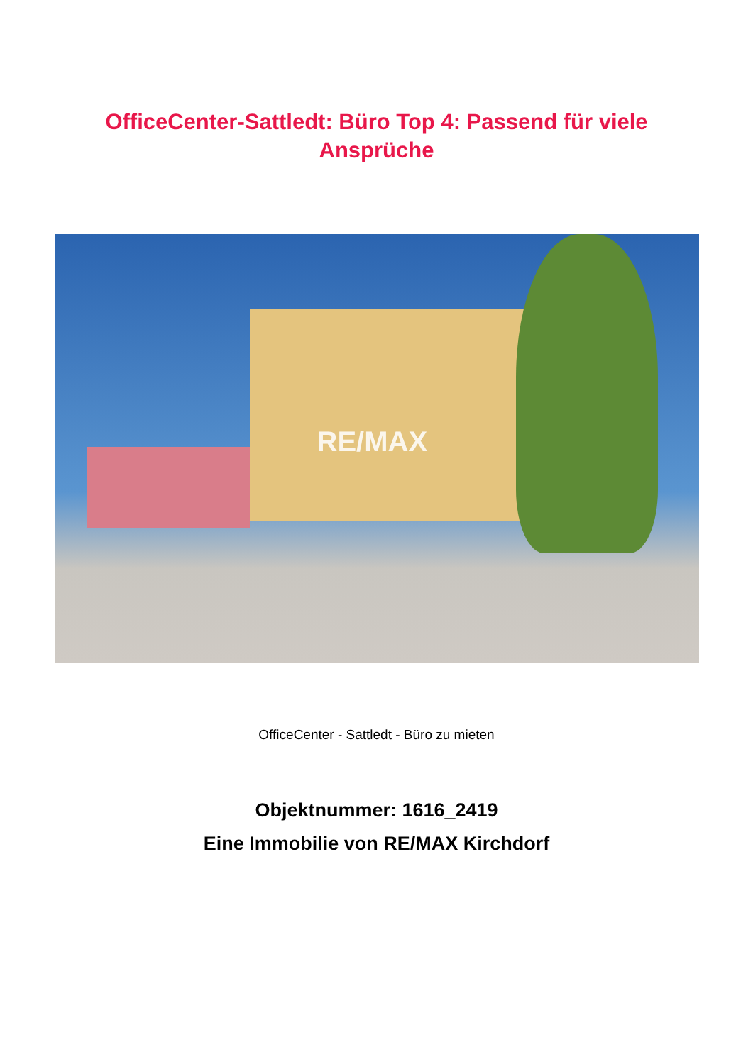OfficeCenter-Sattledt: Büro Top 4: Passend für viele Ansprüche
RE/MAX
OfficeCenter - Sattledt - Büro zu mieten
Objektnummer: 1616_2419
Eine Immobilie von RE/MAX Kirchdorf